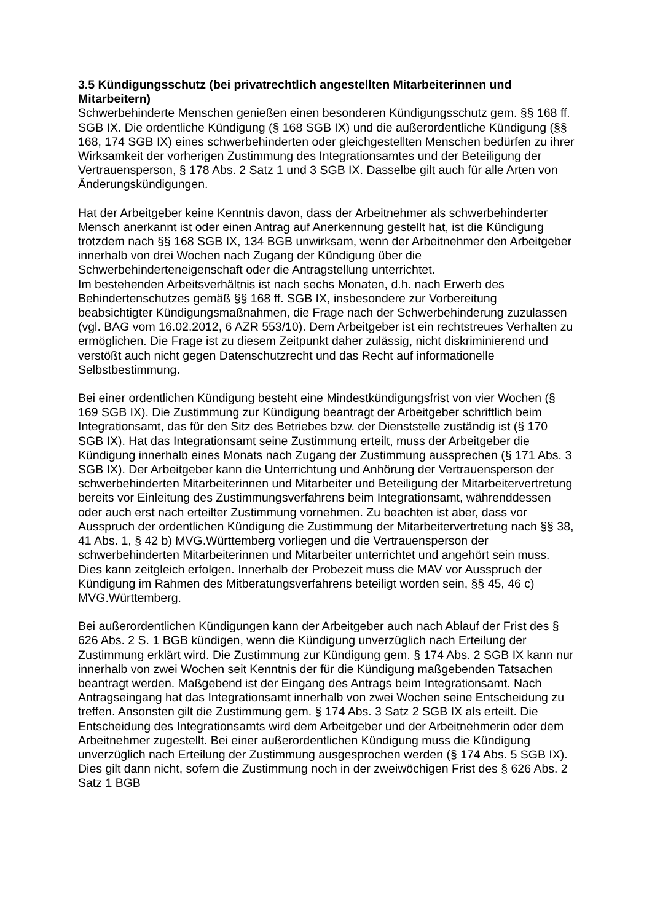3.5 Kündigungsschutz (bei privatrechtlich angestellten Mitarbeiterinnen und Mitarbeitern)
Schwerbehinderte Menschen genießen einen besonderen Kündigungsschutz gem. §§ 168 ff. SGB IX. Die ordentliche Kündigung (§ 168 SGB IX) und die außerordentliche Kündigung (§§ 168, 174 SGB IX) eines schwerbehinderten oder gleichgestellten Menschen bedürfen zu ihrer Wirksamkeit der vorherigen Zustimmung des Integrationsamtes und der Beteiligung der Vertrauensperson, § 178 Abs. 2 Satz 1 und 3 SGB IX. Dasselbe gilt auch für alle Arten von Änderungskündigungen.
Hat der Arbeitgeber keine Kenntnis davon, dass der Arbeitnehmer als schwerbehinderter Mensch anerkannt ist oder einen Antrag auf Anerkennung gestellt hat, ist die Kündigung trotzdem nach §§ 168 SGB IX, 134 BGB unwirksam, wenn der Arbeitnehmer den Arbeitgeber innerhalb von drei Wochen nach Zugang der Kündigung über die Schwerbehinderteneigenschaft oder die Antragstellung unterrichtet.
Im bestehenden Arbeitsverhältnis ist nach sechs Monaten, d.h. nach Erwerb des Behindertenschutzes gemäß §§ 168 ff. SGB IX, insbesondere zur Vorbereitung beabsichtigter Kündigungsmaßnahmen, die Frage nach der Schwerbehinderung zuzulassen (vgl. BAG vom 16.02.2012, 6 AZR 553/10). Dem Arbeitgeber ist ein rechtstreues Verhalten zu ermöglichen. Die Frage ist zu diesem Zeitpunkt daher zulässig, nicht diskriminierend und verstößt auch nicht gegen Datenschutzrecht und das Recht auf informationelle Selbstbestimmung.
Bei einer ordentlichen Kündigung besteht eine Mindestkündigungsfrist von vier Wochen (§ 169 SGB IX). Die Zustimmung zur Kündigung beantragt der Arbeitgeber schriftlich beim Integrationsamt, das für den Sitz des Betriebes bzw. der Dienststelle zuständig ist (§ 170 SGB IX). Hat das Integrationsamt seine Zustimmung erteilt, muss der Arbeitgeber die Kündigung innerhalb eines Monats nach Zugang der Zustimmung aussprechen (§ 171 Abs. 3 SGB IX). Der Arbeitgeber kann die Unterrichtung und Anhörung der Vertrauensperson der schwerbehinderten Mitarbeiterinnen und Mitarbeiter und Beteiligung der Mitarbeitervertretung bereits vor Einleitung des Zustimmungsverfahrens beim Integrationsamt, währenddessen oder auch erst nach erteilter Zustimmung vornehmen. Zu beachten ist aber, dass vor Ausspruch der ordentlichen Kündigung die Zustimmung der Mitarbeitervertretung nach §§ 38, 41 Abs. 1, § 42 b) MVG.Württemberg vorliegen und die Vertrauensperson der schwerbehinderten Mitarbeiterinnen und Mitarbeiter unterrichtet und angehört sein muss. Dies kann zeitgleich erfolgen. Innerhalb der Probezeit muss die MAV vor Ausspruch der Kündigung im Rahmen des Mitberatungsverfahrens beteiligt worden sein, §§ 45, 46 c) MVG.Württemberg.
Bei außerordentlichen Kündigungen kann der Arbeitgeber auch nach Ablauf der Frist des § 626 Abs. 2 S. 1 BGB kündigen, wenn die Kündigung unverzüglich nach Erteilung der Zustimmung erklärt wird. Die Zustimmung zur Kündigung gem. § 174 Abs. 2 SGB IX kann nur innerhalb von zwei Wochen seit Kenntnis der für die Kündigung maßgebenden Tatsachen beantragt werden. Maßgebend ist der Eingang des Antrags beim Integrationsamt. Nach Antragseingang hat das Integrationsamt innerhalb von zwei Wochen seine Entscheidung zu treffen. Ansonsten gilt die Zustimmung gem. § 174 Abs. 3 Satz 2 SGB IX als erteilt. Die Entscheidung des Integrationsamts wird dem Arbeitgeber und der Arbeitnehmerin oder dem Arbeitnehmer zugestellt. Bei einer außerordentlichen Kündigung muss die Kündigung unverzüglich nach Erteilung der Zustimmung ausgesprochen werden (§ 174 Abs. 5 SGB IX). Dies gilt dann nicht, sofern die Zustimmung noch in der zweiwöchigen Frist des § 626 Abs. 2 Satz 1 BGB